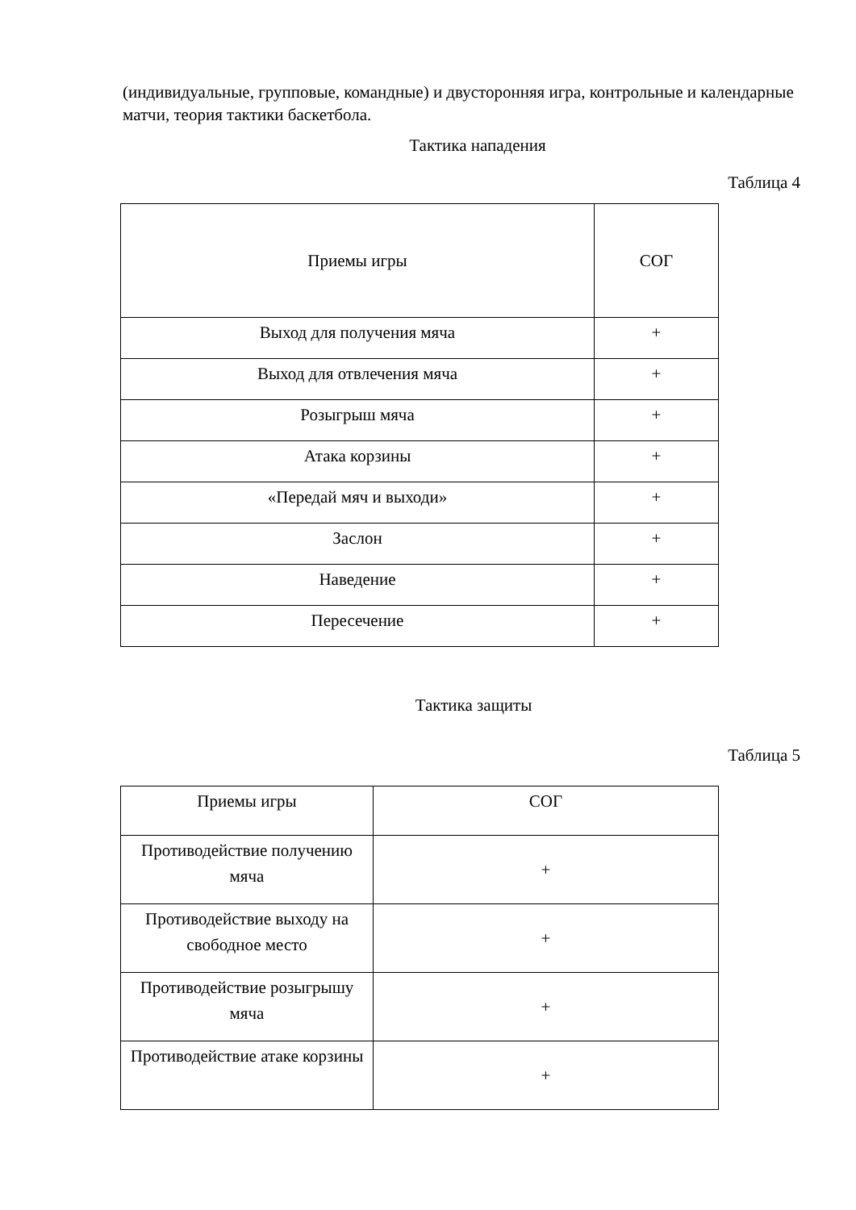(индивидуальные, групповые, командные) и двусторонняя игра, контрольные и календарные матчи, теория тактики баскетбола.
Тактика нападения
Таблица 4
| Приемы игры | СОГ |
| Выход для получения мяча | + |
| Выход для отвлечения мяча | + |
| Розыгрыш мяча | + |
| Атака корзины | + |
| «Передай мяч и выходи» | + |
| Заслон | + |
| Наведение | + |
| Пересечение | + |
Тактика защиты
Таблица 5
| Приемы игры | СОГ |
| Противодействие получению мяча | + |
| Противодействие выходу на свободное место | + |
| Противодействие розыгрышу мяча | + |
| Противодействие атаке корзины | + |